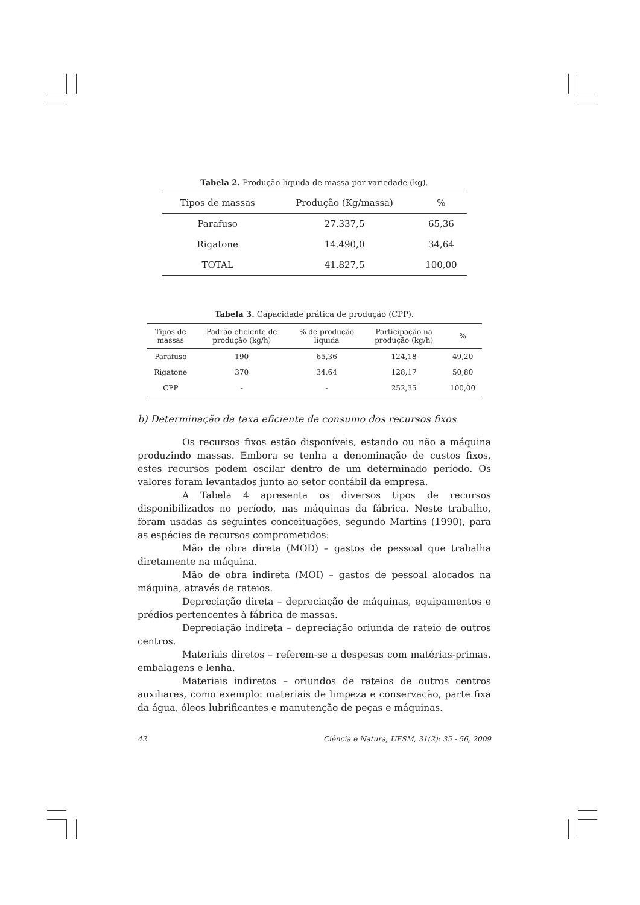Tabela 2. Produção líquida de massa por variedade (kg).
| Tipos de massas | Produção (Kg/massa) | % |
| --- | --- | --- |
| Parafuso | 27.337,5 | 65,36 |
| Rigatone | 14.490,0 | 34,64 |
| TOTAL | 41.827,5 | 100,00 |
Tabela 3. Capacidade prática de produção (CPP).
| Tipos de massas | Padrão eficiente de produção (kg/h) | % de produção líquida | Participação na produção (kg/h) | % |
| --- | --- | --- | --- | --- |
| Parafuso | 190 | 65,36 | 124,18 | 49,20 |
| Rigatone | 370 | 34,64 | 128,17 | 50,80 |
| CPP | - | - | 252,35 | 100,00 |
b) Determinação da taxa eficiente de consumo dos recursos fixos
Os recursos fixos estão disponíveis, estando ou não a máquina produzindo massas. Embora se tenha a denominação de custos fixos, estes recursos podem oscilar dentro de um determinado período. Os valores foram levantados junto ao setor contábil da empresa.
A Tabela 4 apresenta os diversos tipos de recursos disponibilizados no período, nas máquinas da fábrica. Neste trabalho, foram usadas as seguintes conceituações, segundo Martins (1990), para as espécies de recursos comprometidos:
Mão de obra direta (MOD) – gastos de pessoal que trabalha diretamente na máquina.
Mão de obra indireta (MOI) – gastos de pessoal alocados na máquina, através de rateios.
Depreciação direta – depreciação de máquinas, equipamentos e prédios pertencentes à fábrica de massas.
Depreciação indireta – depreciação oriunda de rateio de outros centros.
Materiais diretos – referem-se a despesas com matérias-primas, embalagens e lenha.
Materiais indiretos – oriundos de rateios de outros centros auxiliares, como exemplo: materiais de limpeza e conservação, parte fixa da água, óleos lubrificantes e manutenção de peças e máquinas.
42 Ciência e Natura, UFSM, 31(2): 35 - 56, 2009